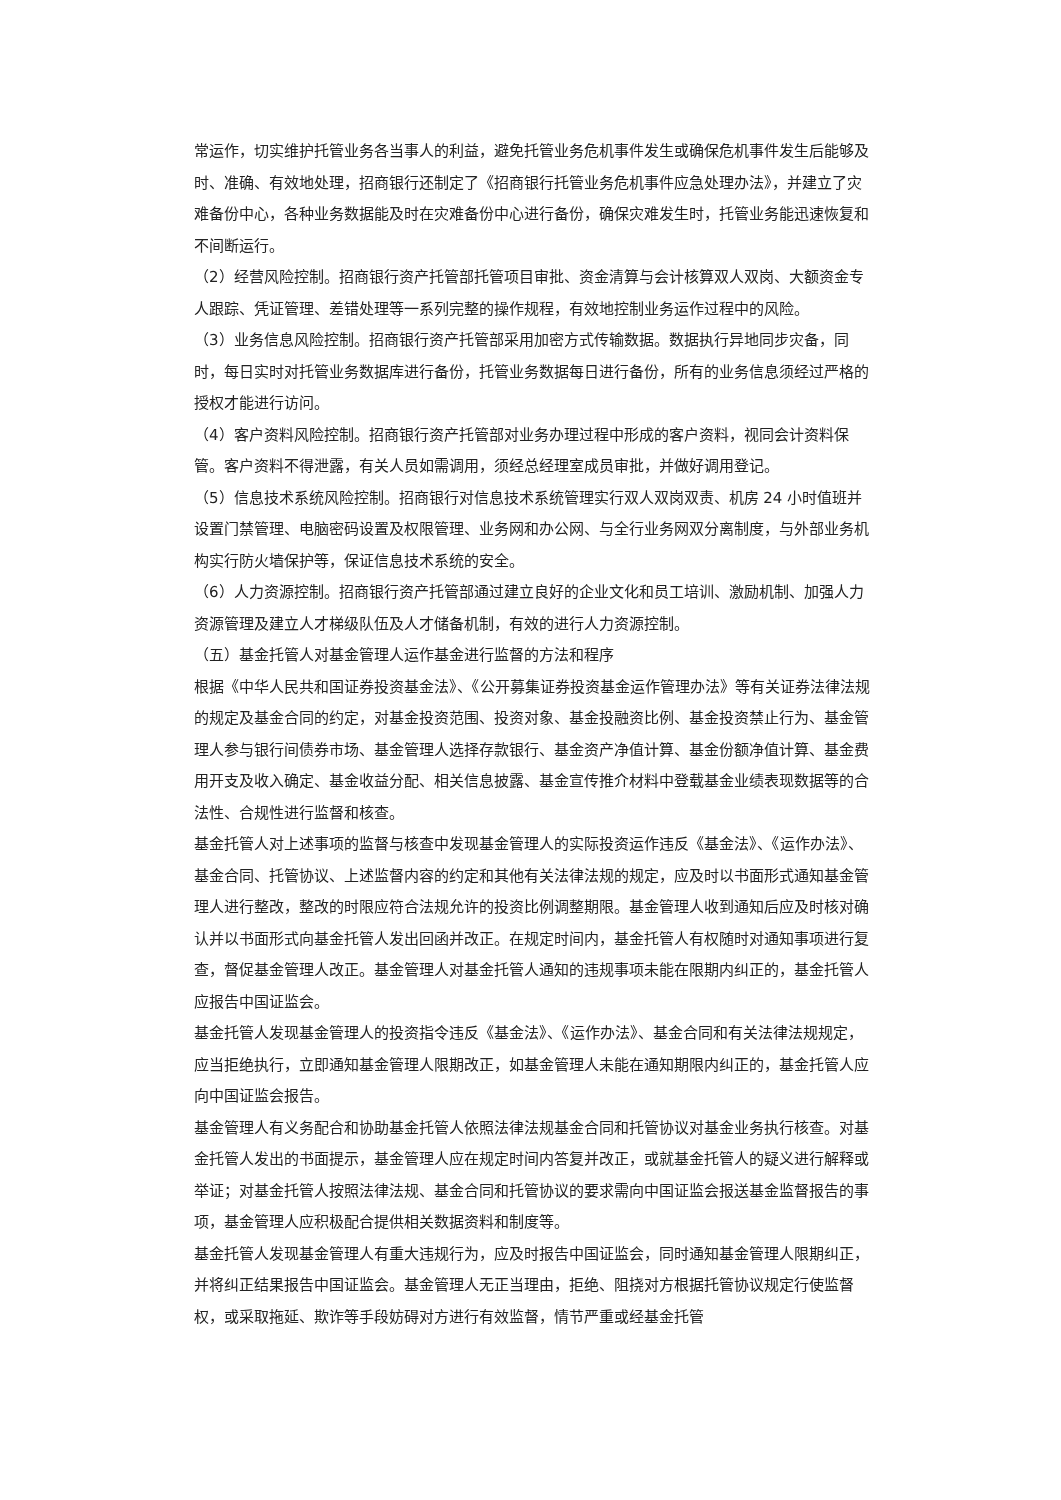常运作，切实维护托管业务各当事人的利益，避免托管业务危机事件发生或确保危机事件发生后能够及时、准确、有效地处理，招商银行还制定了《招商银行托管业务危机事件应急处理办法》，并建立了灾难备份中心，各种业务数据能及时在灾难备份中心进行备份，确保灾难发生时，托管业务能迅速恢复和不间断运行。
（2）经营风险控制。招商银行资产托管部托管项目审批、资金清算与会计核算双人双岗、大额资金专人跟踪、凭证管理、差错处理等一系列完整的操作规程，有效地控制业务运作过程中的风险。
（3）业务信息风险控制。招商银行资产托管部采用加密方式传输数据。数据执行异地同步灾备，同时，每日实时对托管业务数据库进行备份，托管业务数据每日进行备份，所有的业务信息须经过严格的授权才能进行访问。
（4）客户资料风险控制。招商银行资产托管部对业务办理过程中形成的客户资料，视同会计资料保管。客户资料不得泄露，有关人员如需调用，须经总经理室成员审批，并做好调用登记。
（5）信息技术系统风险控制。招商银行对信息技术系统管理实行双人双岗双责、机房 24 小时值班并设置门禁管理、电脑密码设置及权限管理、业务网和办公网、与全行业务网双分离制度，与外部业务机构实行防火墙保护等，保证信息技术系统的安全。
（6）人力资源控制。招商银行资产托管部通过建立良好的企业文化和员工培训、激励机制、加强人力资源管理及建立人才梯级队伍及人才储备机制，有效的进行人力资源控制。
（五）基金托管人对基金管理人运作基金进行监督的方法和程序
根据《中华人民共和国证券投资基金法》、《公开募集证券投资基金运作管理办法》等有关证券法律法规的规定及基金合同的约定，对基金投资范围、投资对象、基金投融资比例、基金投资禁止行为、基金管理人参与银行间债券市场、基金管理人选择存款银行、基金资产净值计算、基金份额净值计算、基金费用开支及收入确定、基金收益分配、相关信息披露、基金宣传推介材料中登载基金业绩表现数据等的合法性、合规性进行监督和核查。
基金托管人对上述事项的监督与核查中发现基金管理人的实际投资运作违反《基金法》、《运作办法》、基金合同、托管协议、上述监督内容的约定和其他有关法律法规的规定，应及时以书面形式通知基金管理人进行整改，整改的时限应符合法规允许的投资比例调整期限。基金管理人收到通知后应及时核对确认并以书面形式向基金托管人发出回函并改正。在规定时间内，基金托管人有权随时对通知事项进行复查，督促基金管理人改正。基金管理人对基金托管人通知的违规事项未能在限期内纠正的，基金托管人应报告中国证监会。
基金托管人发现基金管理人的投资指令违反《基金法》、《运作办法》、基金合同和有关法律法规规定，应当拒绝执行，立即通知基金管理人限期改正，如基金管理人未能在通知期限内纠正的，基金托管人应向中国证监会报告。
基金管理人有义务配合和协助基金托管人依照法律法规基金合同和托管协议对基金业务执行核查。对基金托管人发出的书面提示，基金管理人应在规定时间内答复并改正，或就基金托管人的疑义进行解释或举证；对基金托管人按照法律法规、基金合同和托管协议的要求需向中国证监会报送基金监督报告的事项，基金管理人应积极配合提供相关数据资料和制度等。
基金托管人发现基金管理人有重大违规行为，应及时报告中国证监会，同时通知基金管理人限期纠正，并将纠正结果报告中国证监会。基金管理人无正当理由，拒绝、阻挠对方根据托管协议规定行使监督权，或采取拖延、欺诈等手段妨碍对方进行有效监督，情节严重或经基金托管